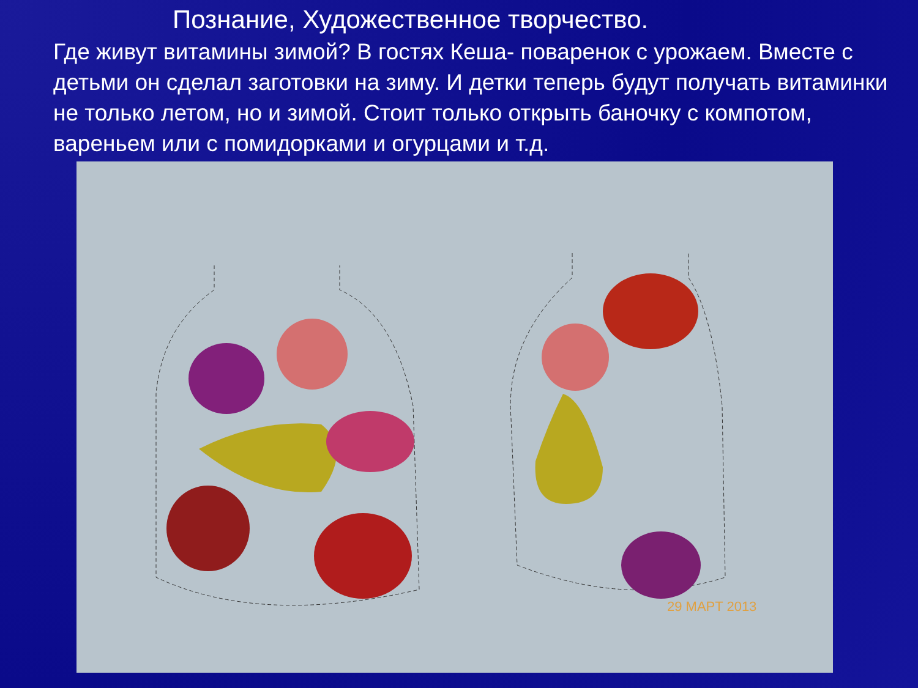Познание, Художественное творчество.
Где живут витамины зимой? В гостях Кеша- поваренок с урожаем. Вместе с детьми он сделал заготовки на зиму. И детки теперь будут получать витаминки не только летом, но и зимой. Стоит только открыть баночку с компотом, вареньем или с помидорками и огурцами и т.д.
29 MAPT 2013